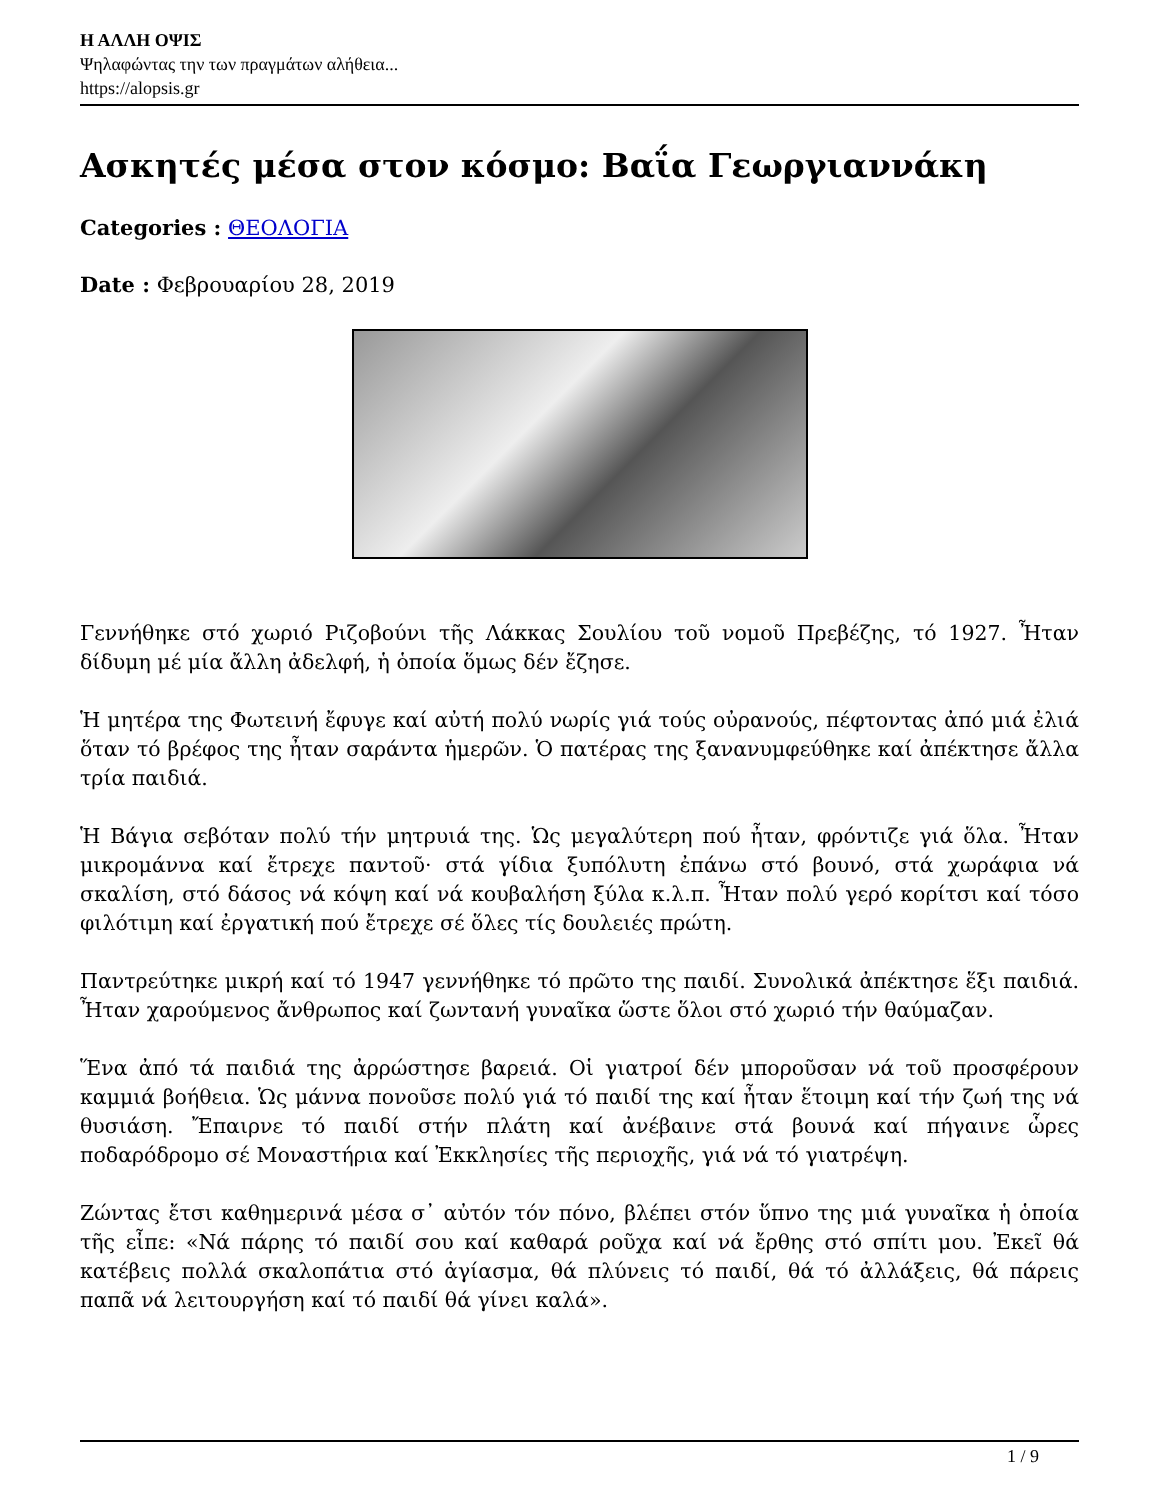Η ΑΛΛΗ ΟΨΙΣ
Ψηλαφώντας την των πραγμάτων αλήθεια...
https://alopsis.gr
Ασκητές μέσα στον κόσμο: Βαΐα Γεωργιαννάκη
Categories : ΘΕΟΛΟΓΙΑ
Date : Φεβρουαρίου 28, 2019
Γεννήθηκε στό χωριό Ριζοβούνι τῆς Λάκκας Σουλίου τοῦ νομοῦ Πρεβέζης, τό 1927. Ἦταν δίδυμη μέ μία ἄλλη ἀδελφή, ἡ ὁποία ὅμως δέν ἔζησε.
Ἡ μητέρα της Φωτεινή ἔφυγε καί αὐτή πολύ νωρίς γιά τούς οὐρανούς, πέφτοντας ἀπό μιά ἐλιά ὅταν τό βρέφος της ἦταν σαράντα ἡμερῶν. Ὁ πατέρας της ξανανυμφεύθηκε καί ἀπέκτησε ἄλλα τρία παιδιά.
Ἡ Βάγια σεβόταν πολύ τήν μητρυιά της. Ὡς μεγαλύτερη πού ἦταν, φρόντιζε γιά ὅλα. Ἦταν μικρομάννα καί ἔτρεχε παντοῦ· στά γίδια ξυπόλυτη ἐπάνω στό βουνό, στά χωράφια νά σκαλίση, στό δάσος νά κόψη καί νά κουβαλήση ξύλα κ.λ.π. Ἦταν πολύ γερό κορίτσι καί τόσο φιλότιμη καί ἐργατική πού ἔτρεχε σέ ὅλες τίς δουλειές πρώτη.
Παντρεύτηκε μικρή καί τό 1947 γεννήθηκε τό πρῶτο της παιδί. Συνολικά ἀπέκτησε ἕξι παιδιά. Ἦταν χαρούμενος ἄνθρωπος καί ζωντανή γυναῖκα ὥστε ὅλοι στό χωριό τήν θαύμαζαν.
Ἕνα ἀπό τά παιδιά της ἀρρώστησε βαρειά. Οἱ γιατροί δέν μποροῦσαν νά τοῦ προσφέρουν καμμιά βοήθεια. Ὡς μάννα πονοῦσε πολύ γιά τό παιδί της καί ἦταν ἕτοιμη καί τήν ζωή της νά θυσιάση. Ἔπαιρνε τό παιδί στήν πλάτη καί ἀνέβαινε στά βουνά καί πήγαινε ὧρες ποδαρόδρομο σέ Μοναστήρια καί Ἐκκλησίες τῆς περιοχῆς, γιά νά τό γιατρέψη.
Ζώντας ἔτσι καθημερινά μέσα σ᾿ αὐτόν τόν πόνο, βλέπει στόν ὕπνο της μιά γυναῖκα ἡ ὁποία τῆς εἶπε: «Νά πάρης τό παιδί σου καί καθαρά ροῦχα καί νά ἔρθης στό σπίτι μου. Ἐκεῖ θά κατέβεις πολλά σκαλοπάτια στό ἁγίασμα, θά πλύνεις τό παιδί, θά τό ἀλλάξεις, θά πάρεις παπᾶ νά λειτουργήση καί τό παιδί θά γίνει καλά».
1 / 9